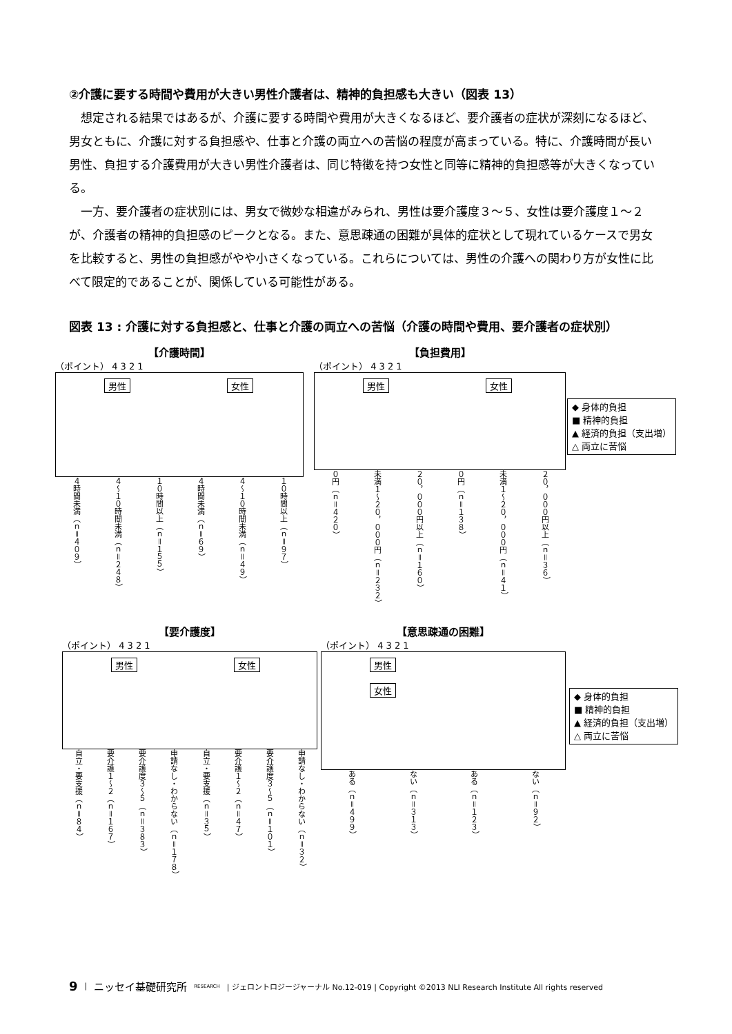②介護に要する時間や費用が大きい男性介護者は、精神的負担感も大きい（図表 13）
想定される結果ではあるが、介護に要する時間や費用が大きくなるほど、要介護者の症状が深刻になるほど、男女ともに、介護に対する負担感や、仕事と介護の両立への苦悩の程度が高まっている。特に、介護時間が長い男性、負担する介護費用が大きい男性介護者は、同じ特徴を持つ女性と同等に精神的負担感等が大きくなっている。
一方、要介護者の症状別には、男女で微妙な相違がみられ、男性は要介護度３～５、女性は要介護度１～２が、介護者の精神的負担感のピークとなる。また、意思疎通の困難が具体的症状として現れているケースで男女を比較すると、男性の負担感がやや小さくなっている。これらについては、男性の介護への関わり方が女性に比べて限定的であることが、関係している可能性がある。
図表 13 : 介護に対する負担感と、仕事と介護の両立への苦悩（介護の時間や費用、要介護者の症状別）
【介護時間】
（ポイント） 4 3 2 1
男性 女性
４時間未満（ｎ＝４０９） ４～１０時間未満（ｎ＝２４８） １０時間以上（ｎ＝１５５） ４時間未満（ｎ＝６９） ４～１０時間未満（ｎ＝４９） １０時間以上（ｎ＝９７）
【負担費用】
（ポイント） 4 3 2 1
男性 女性
０円（ｎ＝４２０） 未満１～２０，０００円（ｎ＝２３２） ２０，０００円以上（ｎ＝１６０） ０円（ｎ＝１３８） 未満１～２０，０００円（ｎ＝４１） ２０，０００円以上（ｎ＝３６）
◆ 身体的負担
■ 精神的負担
▲ 経済的負担（支出増）
△ 両立に苦悩
【要介護度】
（ポイント） 4 3 2 1
男性 女性
自立・要支援（ｎ＝８４） 要介護１～２（ｎ＝１６７） 要介護度３～５（ｎ＝３８３） 申請なし・わからない（ｎ＝１７８） 自立・要支援（ｎ＝３５） 要介護１～２（ｎ＝４７） 要介護度３～５（ｎ＝１０１） 申請なし・わからない（ｎ＝３２）
【意思疎通の困難】
（ポイント） 4 3 2 1
男性 女性
ある（ｎ＝４９９） ない（ｎ＝３１３） ある（ｎ＝１２３） ない（ｎ＝９２）
◆ 身体的負担
■ 精神的負担
▲ 経済的負担（支出増）
△ 両立に苦悩
9 | ニッセイ基礎研究所 RESEARCH | ジェロントロジージャーナル No.12-019 | Copyright ©2013 NLI Research Institute All rights reserved